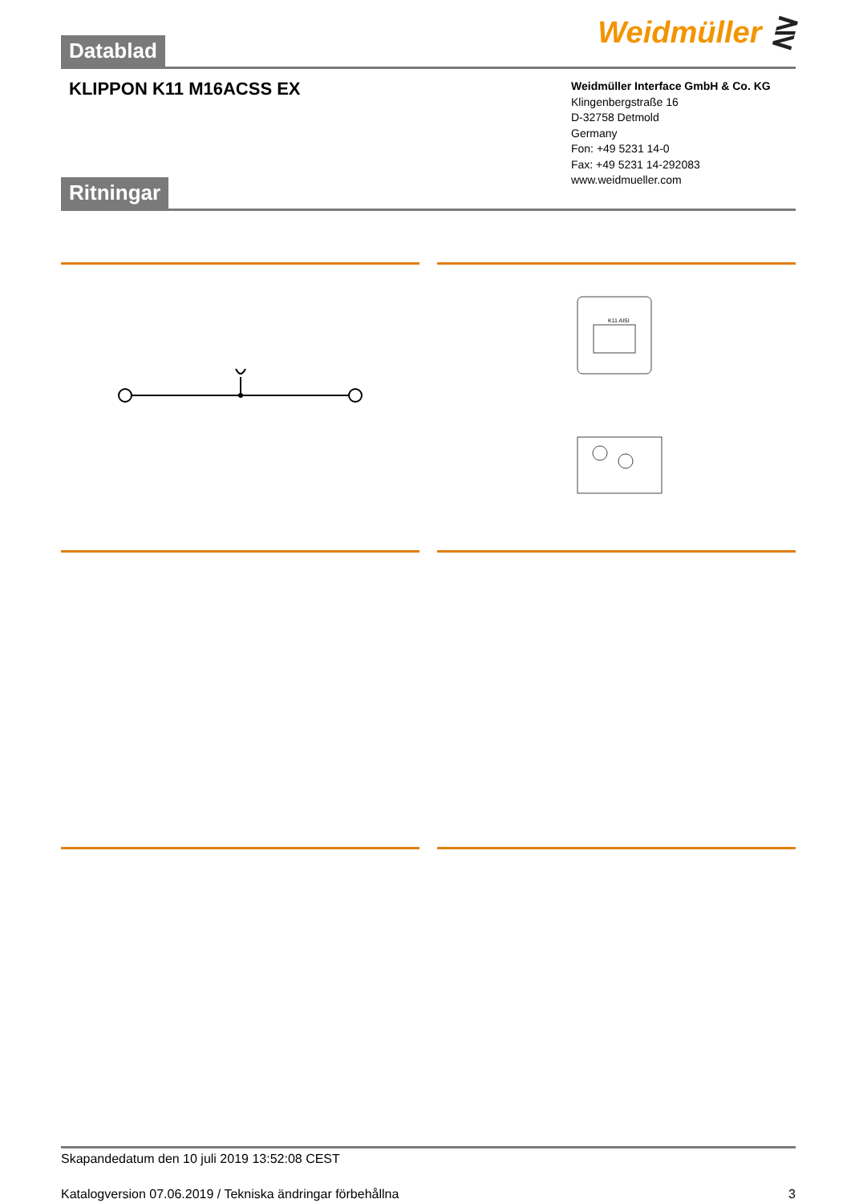Weidmüller ⋛
Datablad
KLIPPON K11 M16ACSS EX
Weidmüller Interface GmbH & Co. KG
Klingenbergstraße 16
D-32758 Detmold
Germany
Fon: +49 5231 14-0
Fax: +49 5231 14-292083
www.weidmueller.com
Ritningar
K11 AISI
Skapandedatum den 10 juli 2019 13:52:08 CEST
Katalogversion 07.06.2019 / Tekniska ändringar förbehållna 3